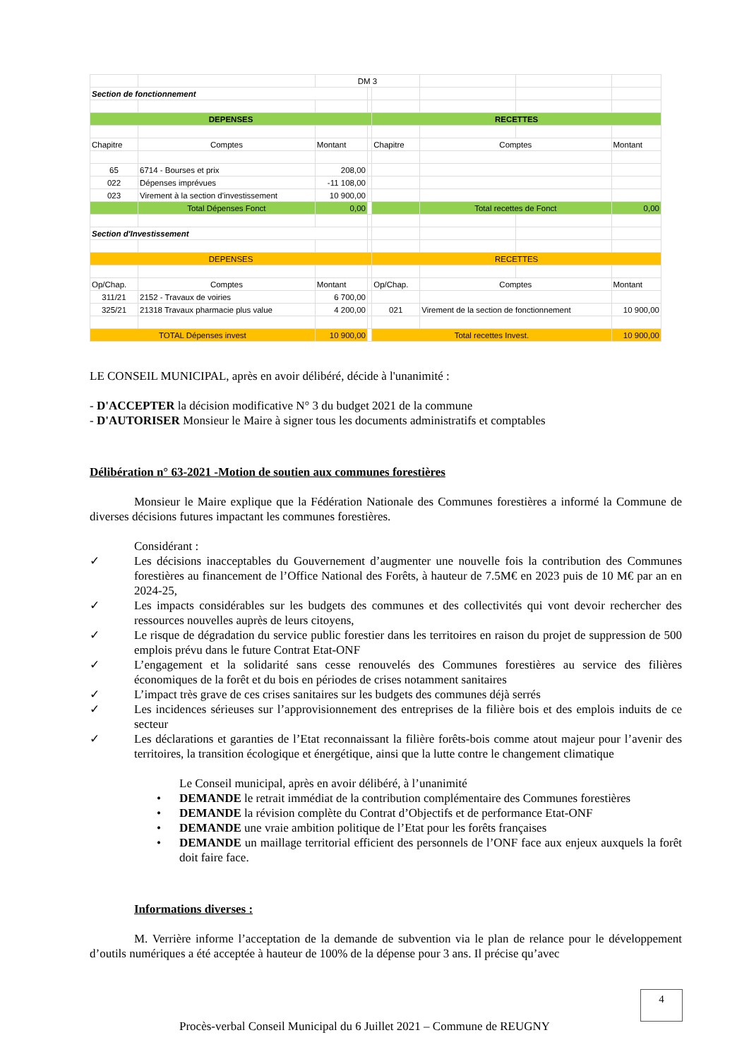| | | DM 3 | | | | | |
| Section de fonctionnement | | | | | | | |
| DEPENSES | | | | RECETTES | | | |
| Chapitre | Comptes | Montant | | Chapitre | Comptes | | Montant |
| 65 | 6714 - Bourses et prix | 208,00 | | | | | |
| 022 | Dépenses imprévues | -11 108,00 | | | | | |
| 023 | Virement à la section d'investissement | 10 900,00 | | | | | |
| | Total Dépenses Fonct | 0,00 | | | Total recettes de Fonct | | 0,00 |
| Section d'Investissement | | | | | | | |
| DEPENSES | | | | RECETTES | | | |
| Op/Chap. | Comptes | Montant | | Op/Chap. | Comptes | | Montant |
| 311/21 | 2152 - Travaux de voiries | 6 700,00 | | | | | |
| 325/21 | 21318 Travaux pharmacie plus value | 4 200,00 | | 021 | Virement de la section de fonctionnement | | 10 900,00 |
| TOTAL Dépenses invest | | 10 900,00 | | Total recettes Invest. | | | 10 900,00 |
LE CONSEIL MUNICIPAL, après en avoir délibéré, décide à l'unanimité :
- D'ACCEPTER la décision modificative N° 3 du budget 2021 de la commune
- D'AUTORISER Monsieur le Maire à signer tous les documents administratifs et comptables
Délibération n° 63-2021 -Motion de soutien aux communes forestières
Monsieur le Maire explique que la Fédération Nationale des Communes forestières a informé la Commune de diverses décisions futures impactant les communes forestières.
Considérant :
✓ Les décisions inacceptables du Gouvernement d’augmenter une nouvelle fois la contribution des Communes forestières au financement de l’Office National des Forêts, à hauteur de 7.5M€ en 2023 puis de 10 M€ par an en 2024-25,
✓ Les impacts considérables sur les budgets des communes et des collectivités qui vont devoir rechercher des ressources nouvelles auprès de leurs citoyens,
✓ Le risque de dégradation du service public forestier dans les territoires en raison du projet de suppression de 500 emplois prévu dans le future Contrat Etat-ONF
✓ L’engagement et la solidarité sans cesse renouvelés des Communes forestières au service des filières économiques de la forêt et du bois en périodes de crises notamment sanitaires
✓ L’impact très grave de ces crises sanitaires sur les budgets des communes déjà serrés
✓ Les incidences sérieuses sur l’approvisionnement des entreprises de la filière bois et des emplois induits de ce secteur
✓ Les déclarations et garanties de l’Etat reconnaissant la filière forêts-bois comme atout majeur pour l’avenir des territoires, la transition écologique et énergétique, ainsi que la lutte contre le changement climatique
Le Conseil municipal, après en avoir délibéré, à l’unanimité
• DEMANDE le retrait immédiat de la contribution complémentaire des Communes forestières
• DEMANDE la révision complète du Contrat d’Objectifs et de performance Etat-ONF
• DEMANDE une vraie ambition politique de l’Etat pour les forêts françaises
• DEMANDE un maillage territorial efficient des personnels de l’ONF face aux enjeux auxquels la forêt doit faire face.
Informations diverses :
M. Verrière informe l’acceptation de la demande de subvention via le plan de relance pour le développement d’outils numériques a été acceptée à hauteur de 100% de la dépense pour 3 ans. Il précise qu’avec
4
Procès-verbal Conseil Municipal du 6 Juillet 2021 – Commune de REUGNY